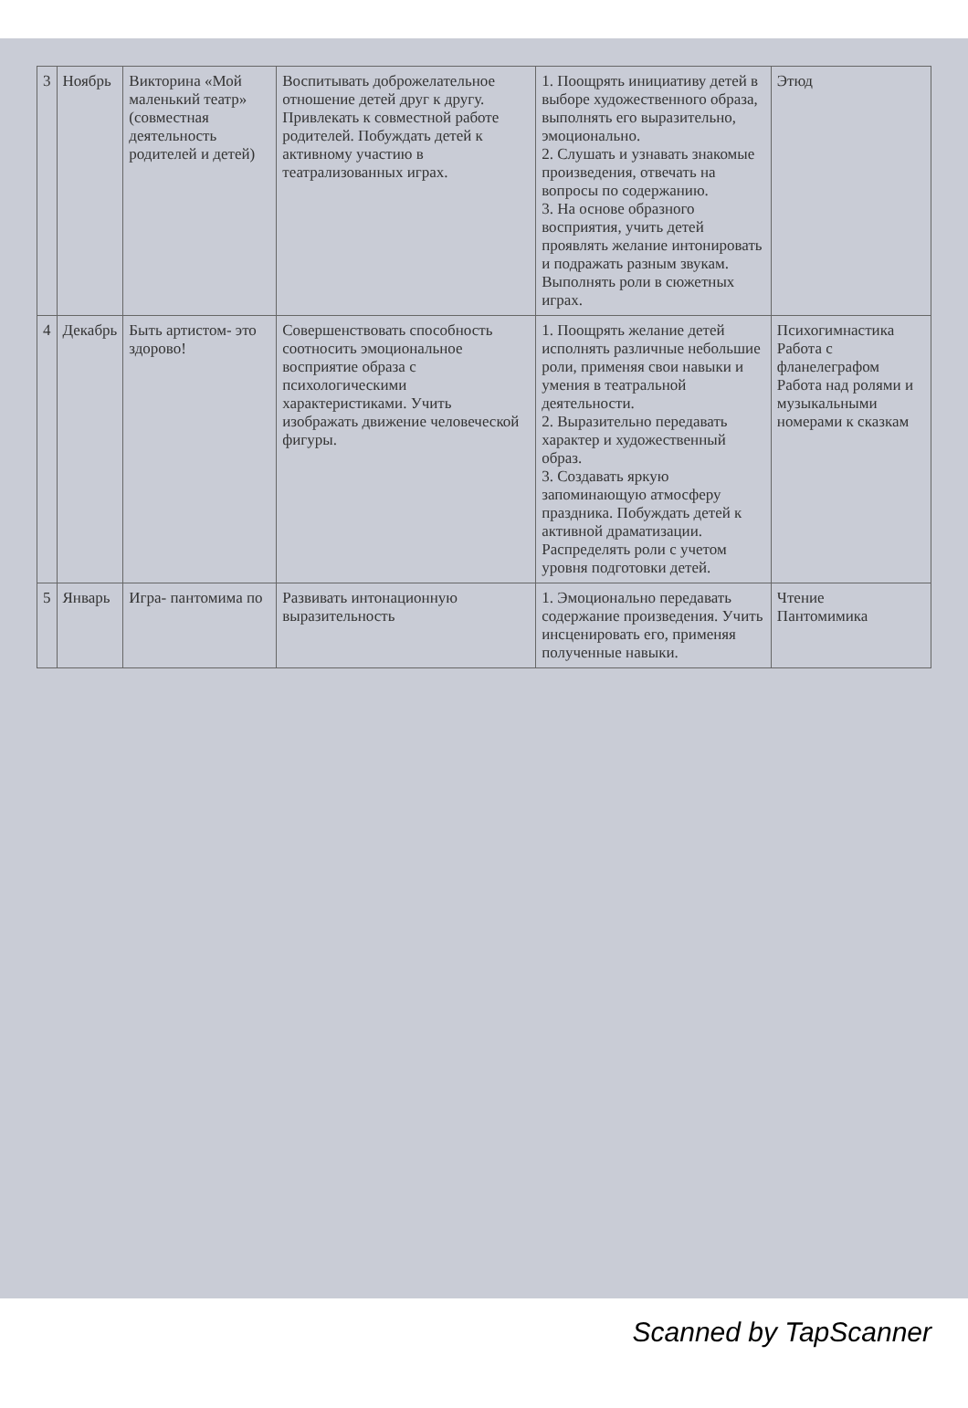| 3 | Ноябрь | Викторина «Мой маленький театр» (совместная деятельность родителей и детей) | Воспитывать доброжелательное отношение детей друг к другу. Привлекать к совместной работе родителей. Побуждать детей к активному участию в театрализованных играх. | 1. Поощрять инициативу детей в выборе художественного образа, выполнять его выразительно, эмоционально. 2. Слушать и узнавать знакомые произведения, отвечать на вопросы по содержанию. 3. На основе образного восприятия, учить детей проявлять желание интонировать и подражать разным звукам. Выполнять роли в сюжетных играх. | Этюд |
| 4 | Декабрь | Быть артистом- это здорово! | Совершенствовать способность соотносить эмоциональное восприятие образа с психологическими характеристиками. Учить изображать движение человеческой фигуры. | 1. Поощрять желание детей исполнять различные небольшие роли, применяя свои навыки и умения в театральной деятельности. 2. Выразительно передавать характер и художественный образ. 3. Создавать яркую запоминающую атмосферу праздника. Побуждать детей к активной драматизации. Распределять роли с учетом уровня подготовки детей. | Психогимнастика Работа с фланелеграфом Работа над ролями и музыкальными номерами к сказкам |
| 5 | Январь | Игра- пантомима по | Развивать интонационную выразительность | 1. Эмоционально передавать содержание произведения. Учить инсценировать его, применяя полученные навыки. | Чтение Пантомимика |
Scanned by TapScanner